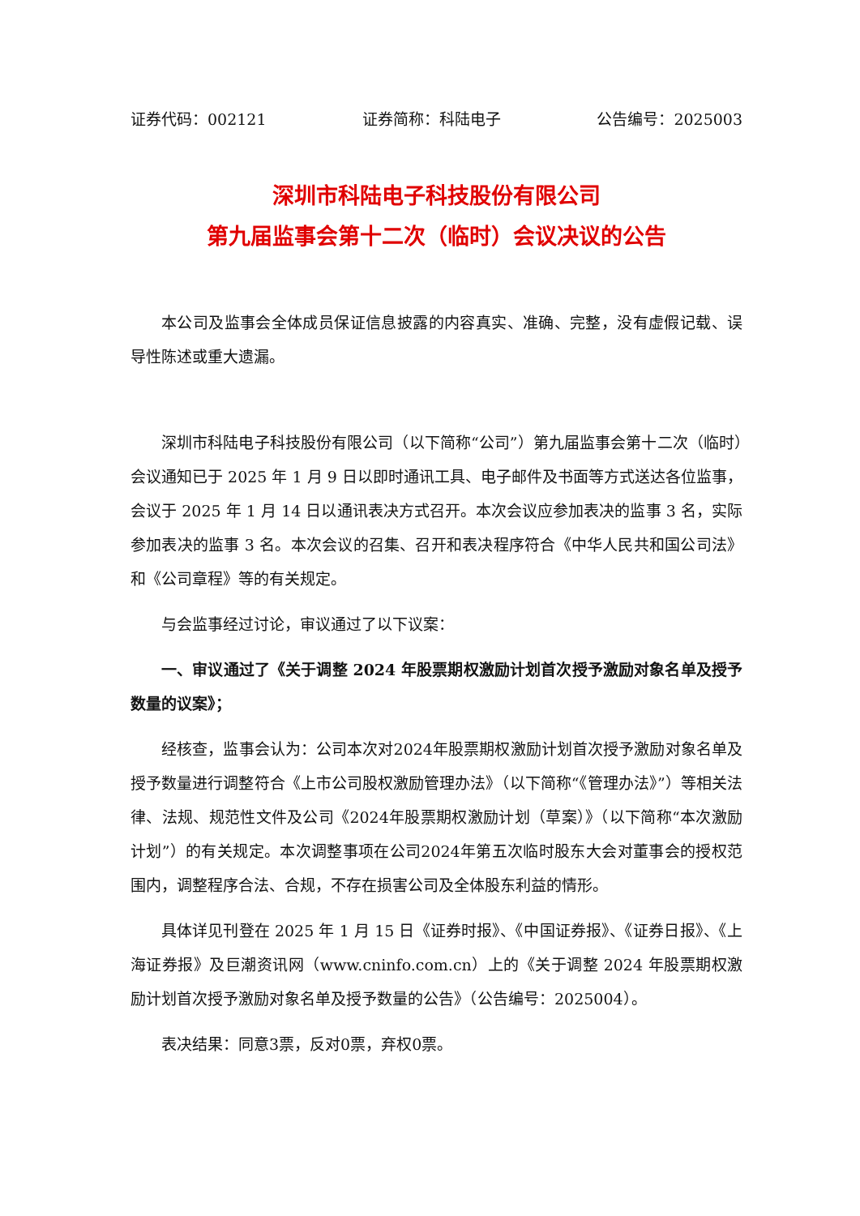证券代码：002121 证券简称：科陆电子 公告编号：2025003
深圳市科陆电子科技股份有限公司
第九届监事会第十二次（临时）会议决议的公告
本公司及监事会全体成员保证信息披露的内容真实、准确、完整，没有虚假记载、误导性陈述或重大遗漏。
深圳市科陆电子科技股份有限公司（以下简称“公司”）第九届监事会第十二次（临时）会议通知已于 2025 年 1 月 9 日以即时通讯工具、电子邮件及书面等方式送达各位监事，会议于 2025 年 1 月 14 日以通讯表决方式召开。本次会议应参加表决的监事 3 名，实际参加表决的监事 3 名。本次会议的召集、召开和表决程序符合《中华人民共和国公司法》和《公司章程》等的有关规定。
与会监事经过讨论，审议通过了以下议案：
一、审议通过了《关于调整 2024 年股票期权激励计划首次授予激励对象名单及授予数量的议案》；
经核查，监事会认为：公司本次对2024年股票期权激励计划首次授予激励对象名单及授予数量进行调整符合《上市公司股权激励管理办法》（以下简称“《管理办法》”）等相关法律、法规、规范性文件及公司《2024年股票期权激励计划（草案）》（以下简称“本次激励计划”）的有关规定。本次调整事项在公司2024年第五次临时股东大会对董事会的授权范围内，调整程序合法、合规，不存在损害公司及全体股东利益的情形。
具体详见刊登在 2025 年 1 月 15 日《证券时报》、《中国证券报》、《证券日报》、《上海证券报》及巨潮资讯网（www.cninfo.com.cn）上的《关于调整 2024 年股票期权激励计划首次授予激励对象名单及授予数量的公告》（公告编号：2025004）。
表决结果：同意3票，反对0票，弃权0票。